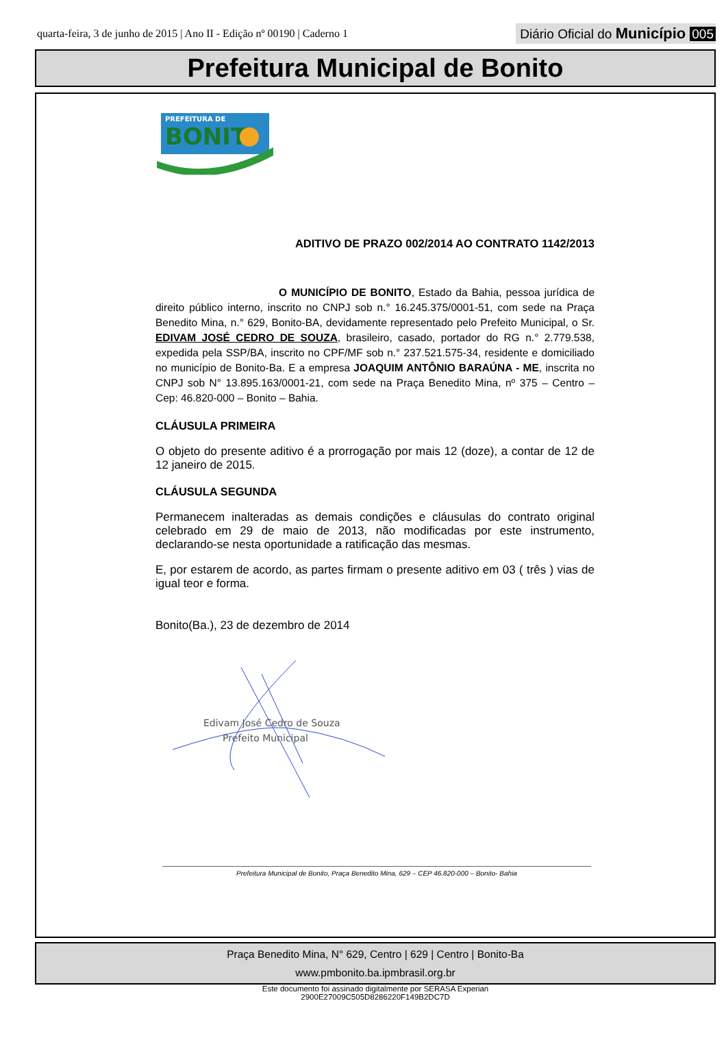quarta-feira, 3 de junho de 2015 | Ano II - Edição nº 00190 | Caderno 1
Diário Oficial do Município 005
Prefeitura Municipal de Bonito
PREFEITURA DE
BONIT
ADITIVO DE PRAZO 002/2014 AO CONTRATO 1142/2013
O MUNICÍPIO DE BONITO, Estado da Bahia, pessoa jurídica de direito público interno, inscrito no CNPJ sob n.° 16.245.375/0001-51, com sede na Praça Benedito Mina, n.° 629, Bonito-BA, devidamente representado pelo Prefeito Municipal, o Sr. EDIVAM JOSÉ CEDRO DE SOUZA, brasileiro, casado, portador do RG n.° 2.779.538, expedida pela SSP/BA, inscrito no CPF/MF sob n.° 237.521.575-34, residente e domiciliado no município de Bonito-Ba. E a empresa JOAQUIM ANTÔNIO BARAÚNA - ME, inscrita no CNPJ sob N° 13.895.163/0001-21, com sede na Praça Benedito Mina, nº 375 – Centro – Cep: 46.820-000 – Bonito – Bahia.
CLÁUSULA PRIMEIRA
O objeto do presente aditivo é a prorrogação por mais 12 (doze), a contar de 12 de 12 janeiro de 2015.
CLÁUSULA SEGUNDA
Permanecem inalteradas as demais condições e cláusulas do contrato original celebrado em 29 de maio de 2013, não modificadas por este instrumento, declarando-se nesta oportunidade a ratificação das mesmas.
E, por estarem de acordo, as partes firmam o presente aditivo em 03 ( três ) vias de igual teor e forma.
Bonito(Ba.), 23 de dezembro de 2014
Edivam José Cedro de Souza
Prefeito Municipal
Prefeitura Municipal de Bonito, Praça Benedito Mina, 629 – CEP 46.820-000 – Bonito- Bahia
Praça Benedito Mina, N° 629, Centro | 629 | Centro | Bonito-Ba
www.pmbonito.ba.ipmbrasil.org.br
Este documento foi assinado digitalmente por SERASA Experian
2900E27009C505D8286220F149B2DC7D